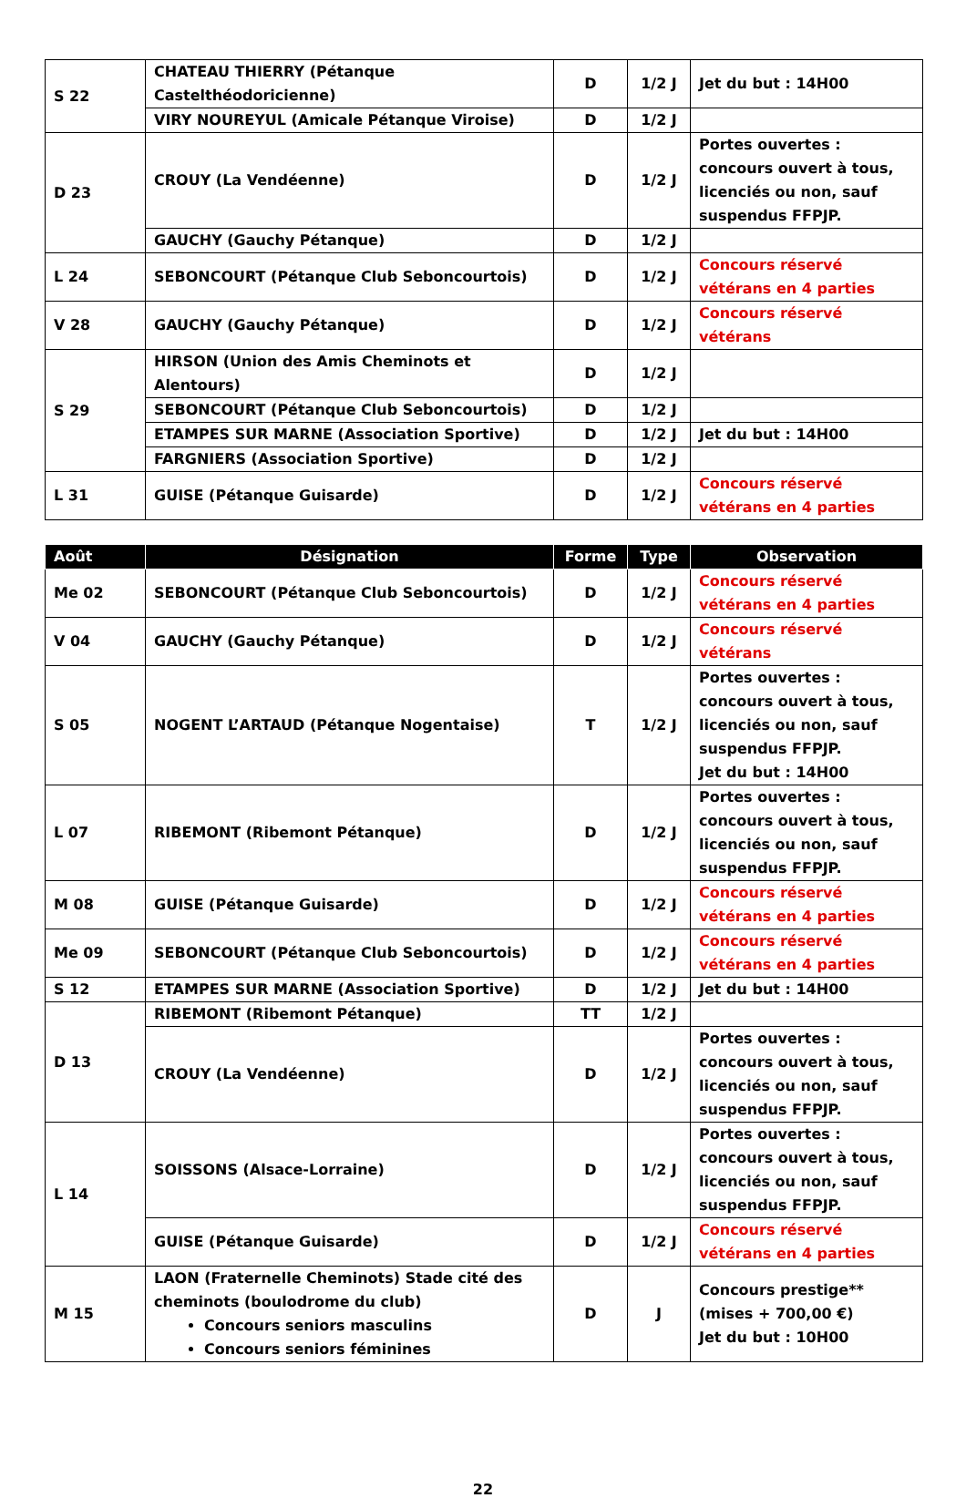| S 22 | CHATEAU THIERRY (Pétanque Castelthéodoricienne) | D | 1/2 J | Jet du but : 14H00 |
| | VIRY NOUREYUL (Amicale Pétanque Viroise) | D | 1/2 J | |
| D 23 | CROUY (La Vendéenne) | D | 1/2 J | Portes ouvertes : concours ouvert à tous, licenciés ou non, sauf suspendus FFPJP. |
| | GAUCHY (Gauchy Pétanque) | D | 1/2 J | |
| L 24 | SEBONCOURT (Pétanque Club Seboncourtois) | D | 1/2 J | Concours réservé vétérans en 4 parties |
| V 28 | GAUCHY (Gauchy Pétanque) | D | 1/2 J | Concours réservé vétérans |
| S 29 | HIRSON (Union des Amis Cheminots et Alentours) | D | 1/2 J | |
| | SEBONCOURT (Pétanque Club Seboncourtois) | D | 1/2 J | |
| | ETAMPES SUR MARNE (Association Sportive) | D | 1/2 J | Jet du but : 14H00 |
| | FARGNIERS (Association Sportive) | D | 1/2 J | |
| L 31 | GUISE (Pétanque Guisarde) | D | 1/2 J | Concours réservé vétérans en 4 parties |
| Août | Désignation | Forme | Type | Observation |
| --- | --- | --- | --- | --- |
| Me 02 | SEBONCOURT (Pétanque Club Seboncourtois) | D | 1/2 J | Concours réservé vétérans en 4 parties |
| V 04 | GAUCHY (Gauchy Pétanque) | D | 1/2 J | Concours réservé vétérans |
| S 05 | NOGENT L’ARTAUD (Pétanque Nogentaise) | T | 1/2 J | Portes ouvertes : concours ouvert à tous, licenciés ou non, sauf suspendus FFPJP. Jet du but : 14H00 |
| L 07 | RIBEMONT (Ribemont Pétanque) | D | 1/2 J | Portes ouvertes : concours ouvert à tous, licenciés ou non, sauf suspendus FFPJP. |
| M 08 | GUISE (Pétanque Guisarde) | D | 1/2 J | Concours réservé vétérans en 4 parties |
| Me 09 | SEBONCOURT (Pétanque Club Seboncourtois) | D | 1/2 J | Concours réservé vétérans en 4 parties |
| S 12 | ETAMPES SUR MARNE (Association Sportive) | D | 1/2 J | Jet du but : 14H00 |
| D 13 | RIBEMONT (Ribemont Pétanque) | TT | 1/2 J | |
| | CROUY (La Vendéenne) | D | 1/2 J | Portes ouvertes : concours ouvert à tous, licenciés ou non, sauf suspendus FFPJP. |
| L 14 | SOISSONS (Alsace-Lorraine) | D | 1/2 J | Portes ouvertes : concours ouvert à tous, licenciés ou non, sauf suspendus FFPJP. |
| | GUISE (Pétanque Guisarde) | D | 1/2 J | Concours réservé vétérans en 4 parties |
| M 15 | LAON (Fraternelle Cheminots) Stade cité des cheminots (boulodrome du club) Concours seniors masculins Concours seniors féminines | D | J | Concours prestige** (mises + 700,00 €) Jet du but : 10H00 |
22